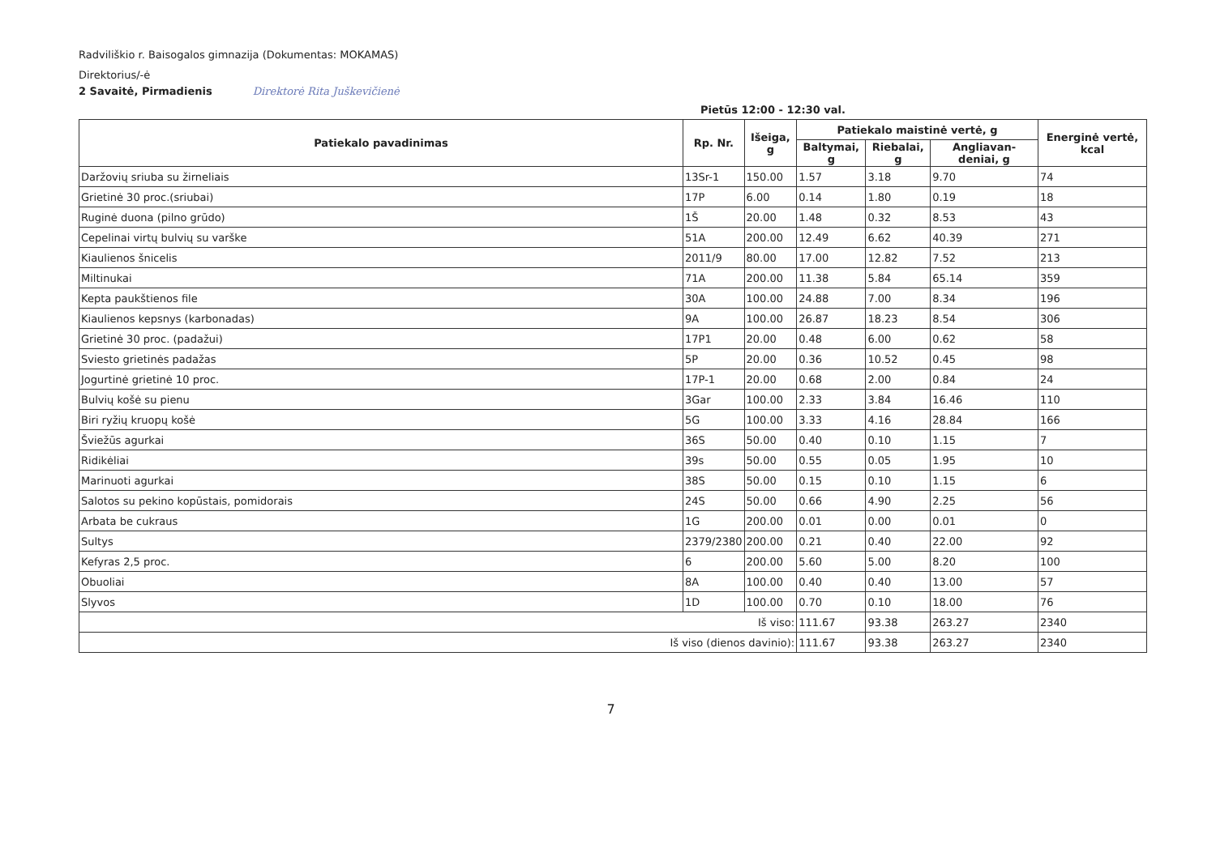Radviliškio r. Baisogalos gimnazija (Dokumentas: MOKAMAS)
Direktorius/-ė
2 Savaitė, Pirmadienis Direktorė Rita Juškevičienė
Pietūs 12:00 - 12:30 val.
| Patiekalo pavadinimas | Rp. Nr. | Išeiga, g | Patiekalo maistinė vertė, g | | | Energinė vertė, kcal |
| --- | --- | --- | --- | --- | --- | --- |
| | | | Baltymai, g | Riebalai, g | Angliavan-deniai, g | |
| Daržovių sriuba su žirneliais | 13Sr-1 | 150.00 | 1.57 | 3.18 | 9.70 | 74 |
| Grietinė 30 proc.(sriubai) | 17P | 6.00 | 0.14 | 1.80 | 0.19 | 18 |
| Ruginė duona (pilno grūdo) | 1Š | 20.00 | 1.48 | 0.32 | 8.53 | 43 |
| Cepelinai virtų bulvių su varške | 51A | 200.00 | 12.49 | 6.62 | 40.39 | 271 |
| Kiaulienos šnicelis | 2011/9 | 80.00 | 17.00 | 12.82 | 7.52 | 213 |
| Miltinukai | 71A | 200.00 | 11.38 | 5.84 | 65.14 | 359 |
| Kepta paukštienos file | 30A | 100.00 | 24.88 | 7.00 | 8.34 | 196 |
| Kiaulienos kepsnys (karbonadas) | 9A | 100.00 | 26.87 | 18.23 | 8.54 | 306 |
| Grietinė 30 proc. (padažui) | 17P1 | 20.00 | 0.48 | 6.00 | 0.62 | 58 |
| Sviesto grietinės padažas | 5P | 20.00 | 0.36 | 10.52 | 0.45 | 98 |
| Jogurtinė grietinė 10 proc. | 17P-1 | 20.00 | 0.68 | 2.00 | 0.84 | 24 |
| Bulvių košė su pienu | 3Gar | 100.00 | 2.33 | 3.84 | 16.46 | 110 |
| Biri ryžių kruopų košė | 5G | 100.00 | 3.33 | 4.16 | 28.84 | 166 |
| Šviežūs agurkai | 36S | 50.00 | 0.40 | 0.10 | 1.15 | 7 |
| Ridikėliai | 39s | 50.00 | 0.55 | 0.05 | 1.95 | 10 |
| Marinuoti agurkai | 38S | 50.00 | 0.15 | 0.10 | 1.15 | 6 |
| Salotos su pekino kopūstais, pomidorais | 24S | 50.00 | 0.66 | 4.90 | 2.25 | 56 |
| Arbata be cukraus | 1G | 200.00 | 0.01 | 0.00 | 0.01 | 0 |
| Sultys | 2379/2380 | 200.00 | 0.21 | 0.40 | 22.00 | 92 |
| Kefyras 2,5 proc. | 6 | 200.00 | 5.60 | 5.00 | 8.20 | 100 |
| Obuoliai | 8A | 100.00 | 0.40 | 0.40 | 13.00 | 57 |
| Slyvos | 1D | 100.00 | 0.70 | 0.10 | 18.00 | 76 |
| Iš viso: | | | 111.67 | 93.38 | 263.27 | 2340 |
| Iš viso (dienos davinio): | | | 111.67 | 93.38 | 263.27 | 2340 |
7